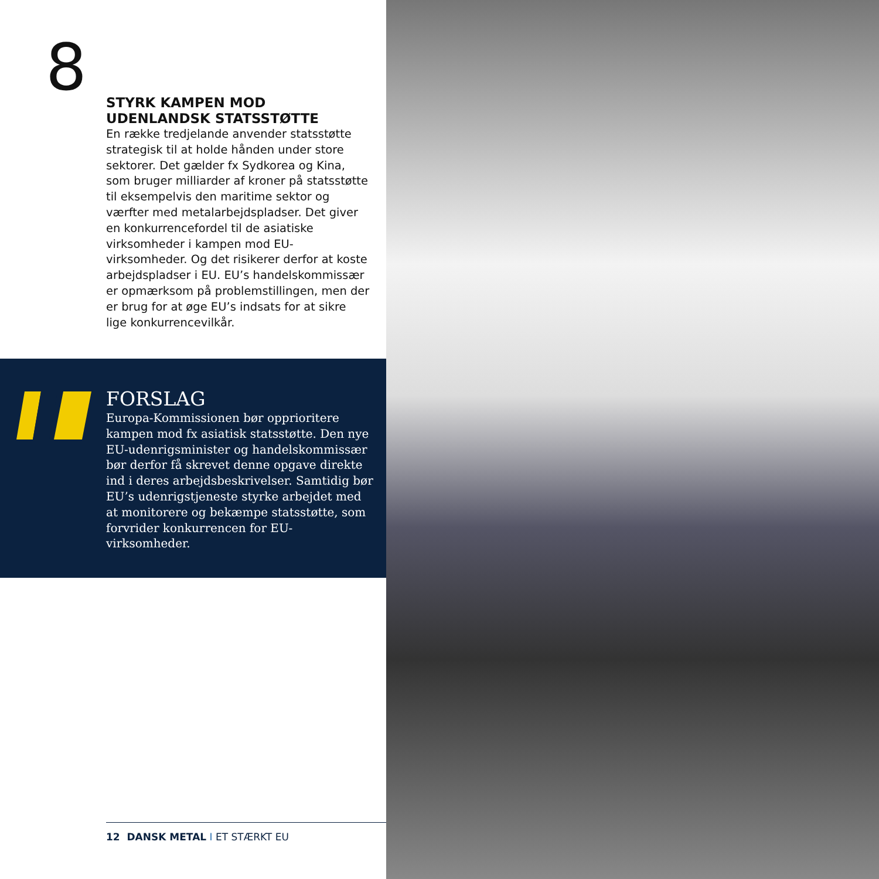8
STYRK KAMPEN MOD UDENLANDSK STATSSTØTTE
En række tredjelande anvender statsstøtte strategisk til at holde hånden under store sektorer. Det gælder fx Sydkorea og Kina, som bruger milliarder af kroner på statsstøtte til eksempelvis den maritime sektor og værfter med metalarbejdspladser. Det giver en konkurrencefordel til de asiatiske virksomheder i kampen mod EU-virksomheder. Og det risikerer derfor at koste arbejdspladser i EU. EU’s handelskommissær er opmærksom på problemstillingen, men der er brug for at øge EU’s indsats for at sikre lige konkurrencevilkår.
FORSLAG
Europa-Kommissionen bør opprioritere kampen mod fx asiatisk statsstøtte. Den nye EU-udenrigsminister og handelskommissær bør derfor få skrevet denne opgave direkte ind i deres arbejdsbeskrivelser. Samtidig bør EU’s udenrigstjeneste styrke arbejdet med at monitorere og bekæmpe statsstøtte, som forvrider konkurrencen for EU-virksomheder.
12 DANSK METAL I ET STÆRKT EU